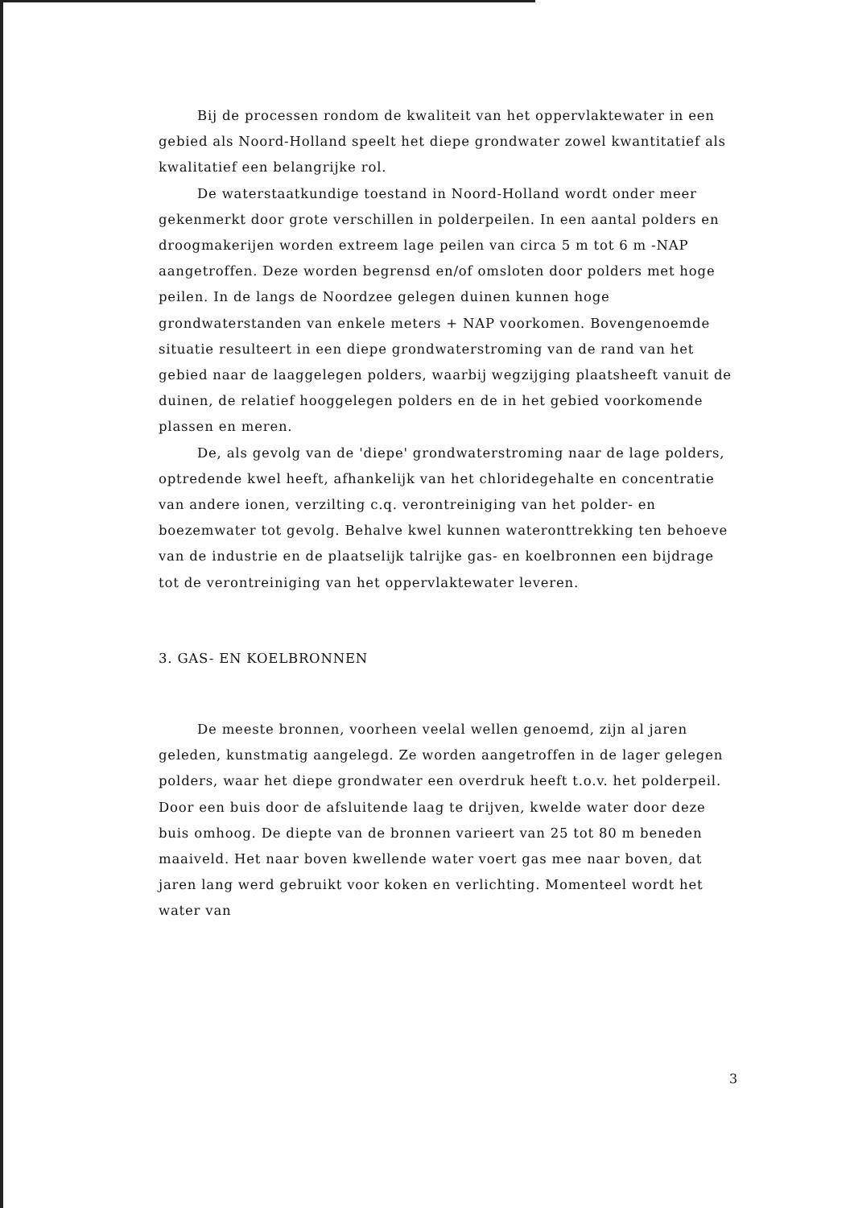Bij de processen rondom de kwaliteit van het oppervlaktewater in een gebied als Noord-Holland speelt het diepe grondwater zowel kwantitatief als kwalitatief een belangrijke rol.
De waterstaatkundige toestand in Noord-Holland wordt onder meer gekenmerkt door grote verschillen in polderpeilen. In een aantal polders en droogmakerijen worden extreem lage peilen van circa 5 m tot 6 m -NAP aangetroffen. Deze worden begrensd en/of omsloten door polders met hoge peilen. In de langs de Noordzee gelegen duinen kunnen hoge grondwaterstanden van enkele meters + NAP voorkomen. Bovengenoemde situatie resulteert in een diepe grondwaterstroming van de rand van het gebied naar de laaggelegen polders, waarbij wegzijging plaatsheeft vanuit de duinen, de relatief hooggelegen polders en de in het gebied voorkomende plassen en meren.
De, als gevolg van de 'diepe' grondwaterstroming naar de lage polders, optredende kwel heeft, afhankelijk van het chloridegehalte en concentratie van andere ionen, verzilting c.q. verontreiniging van het polder- en boezemwater tot gevolg. Behalve kwel kunnen wateronttrekking ten behoeve van de industrie en de plaatselijk talrijke gas- en koelbronnen een bijdrage tot de verontreiniging van het oppervlaktewater leveren.
3. GAS- EN KOELBRONNEN
De meeste bronnen, voorheen veelal wellen genoemd, zijn al jaren geleden, kunstmatig aangelegd. Ze worden aangetroffen in de lager gelegen polders, waar het diepe grondwater een overdruk heeft t.o.v. het polderpeil. Door een buis door de afsluitende laag te drijven, kwelde water door deze buis omhoog. De diepte van de bronnen varieert van 25 tot 80 m beneden maaiveld. Het naar boven kwellende water voert gas mee naar boven, dat jaren lang werd gebruikt voor koken en verlichting. Momenteel wordt het water van
3